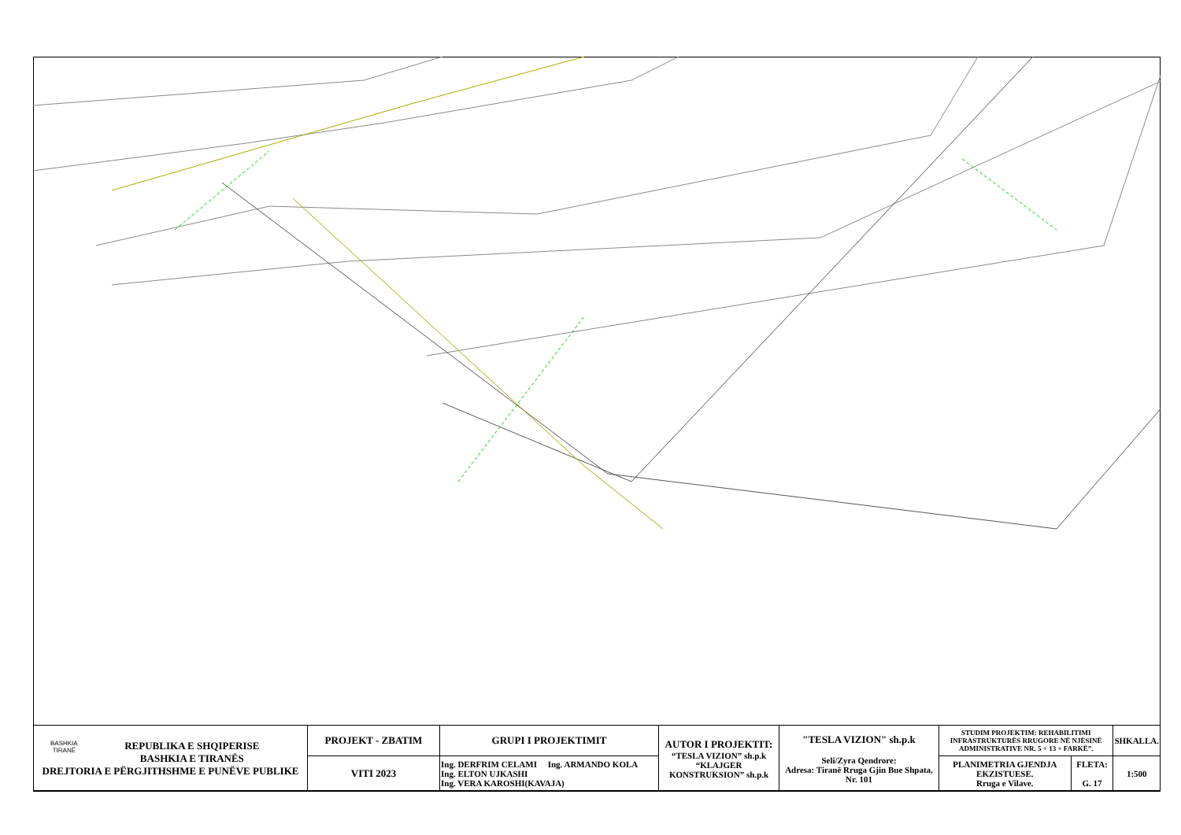| BASHKIA TIRANË REPUBLIKA E SHQIPERISE BASHKIA E TIRANËS DREJTORIA E PËRGJITHSHME E PUNËVE PUBLIKE | PROJEKT - ZBATIM | GRUPI I PROJEKTIMIT | AUTOR I PROJEKTIT: “TESLA VIZION” sh.p.k “KLAJGER KONSTRUKSION” sh.p.k | "TESLA VIZION" sh.p.k Seli/Zyra Qendrore: Adresa: Tiranë Rruga Gjin Bue Shpata, Nr. 101 | STUDIM PROJEKTIM: REHABILITIMI INFRASTRUKTURËS RRUGORE NË NJËSINË ADMINISTRATIVE NR. 5 + 13 + FARKË”. | | SHKALLA. |
| | VITI 2023 | Ing. DERFRIM CELAMI Ing. ARMANDO KOLA Ing. ELTON UJKASHI Ing. VERA KAROSHI(KAVAJA) | | | PLANIMETRIA GJENDJA EKZISTUESE. Rruga e Vilave. | FLETA: G. 17 | 1:500 |